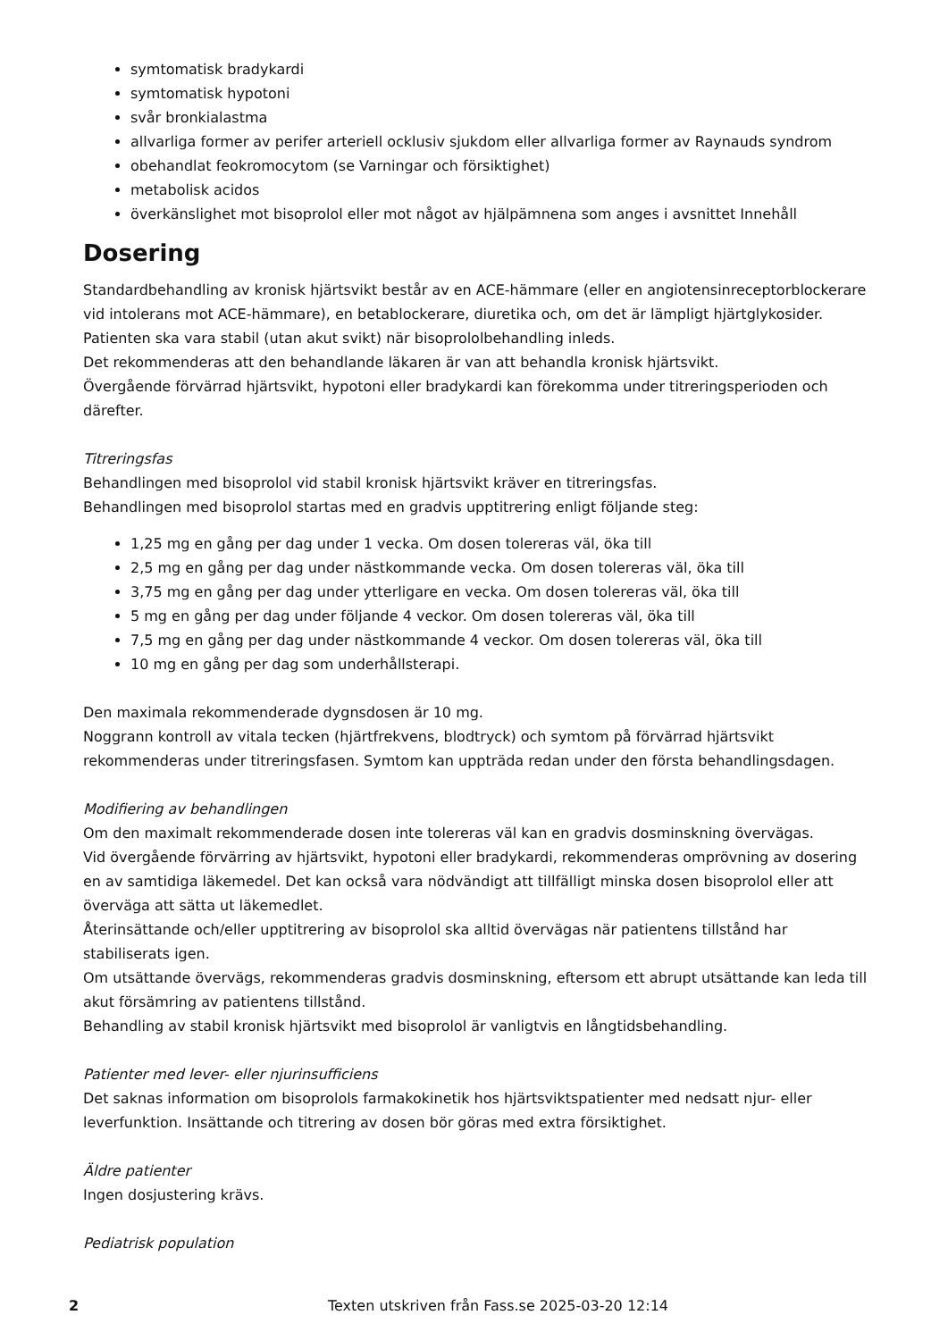symtomatisk bradykardi
symtomatisk hypotoni
svår bronkialastma
allvarliga former av perifer arteriell ocklusiv sjukdom eller allvarliga former av Raynauds syndrom
obehandlat feokromocytom (se Varningar och försiktighet)
metabolisk acidos
överkänslighet mot bisoprolol eller mot något av hjälpämnena som anges i avsnittet Innehåll
Dosering
Standardbehandling av kronisk hjärtsvikt består av en ACE-hämmare (eller en angiotensinreceptorblockerare vid intolerans mot ACE-hämmare), en betablockerare, diuretika och, om det är lämpligt hjärtglykosider. Patienten ska vara stabil (utan akut svikt) när bisoprololbehandling inleds.
Det rekommenderas att den behandlande läkaren är van att behandla kronisk hjärtsvikt.
Övergående förvärrad hjärtsvikt, hypotoni eller bradykardi kan förekomma under titreringsperioden och därefter.
Titreringsfas
Behandlingen med bisoprolol vid stabil kronisk hjärtsvikt kräver en titreringsfas.
Behandlingen med bisoprolol startas med en gradvis upptitrering enligt följande steg:
1,25 mg en gång per dag under 1 vecka. Om dosen tolereras väl, öka till
2,5 mg en gång per dag under nästkommande vecka. Om dosen tolereras väl, öka till
3,75 mg en gång per dag under ytterligare en vecka. Om dosen tolereras väl, öka till
5 mg en gång per dag under följande 4 veckor. Om dosen tolereras väl, öka till
7,5 mg en gång per dag under nästkommande 4 veckor. Om dosen tolereras väl, öka till
10 mg en gång per dag som underhållsterapi.
Den maximala rekommenderade dygnsdosen är 10 mg.
Noggrann kontroll av vitala tecken (hjärtfrekvens, blodtryck) och symtom på förvärrad hjärtsvikt rekommenderas under titreringsfasen. Symtom kan uppträda redan under den första behandlingsdagen.
Modifiering av behandlingen
Om den maximalt rekommenderade dosen inte tolereras väl kan en gradvis dosminskning övervägas.
Vid övergående förvärring av hjärtsvikt, hypotoni eller bradykardi, rekommenderas omprövning av dosering en av samtidiga läkemedel. Det kan också vara nödvändigt att tillfälligt minska dosen bisoprolol eller att överväga att sätta ut läkemedlet.
Återinsättande och/eller upptitrering av bisoprolol ska alltid övervägas när patientens tillstånd har stabiliserats igen.
Om utsättande övervägs, rekommenderas gradvis dosminskning, eftersom ett abrupt utsättande kan leda till akut försämring av patientens tillstånd.
Behandling av stabil kronisk hjärtsvikt med bisoprolol är vanligtvis en långtidsbehandling.
Patienter med lever- eller njurinsufficiens
Det saknas information om bisoprolols farmakokinetik hos hjärtsviktspatienter med nedsatt njur- eller leverfunktion. Insättande och titrering av dosen bör göras med extra försiktighet.
Äldre patienter
Ingen dosjustering krävs.
Pediatrisk population
2 Texten utskriven från Fass.se 2025-03-20 12:14